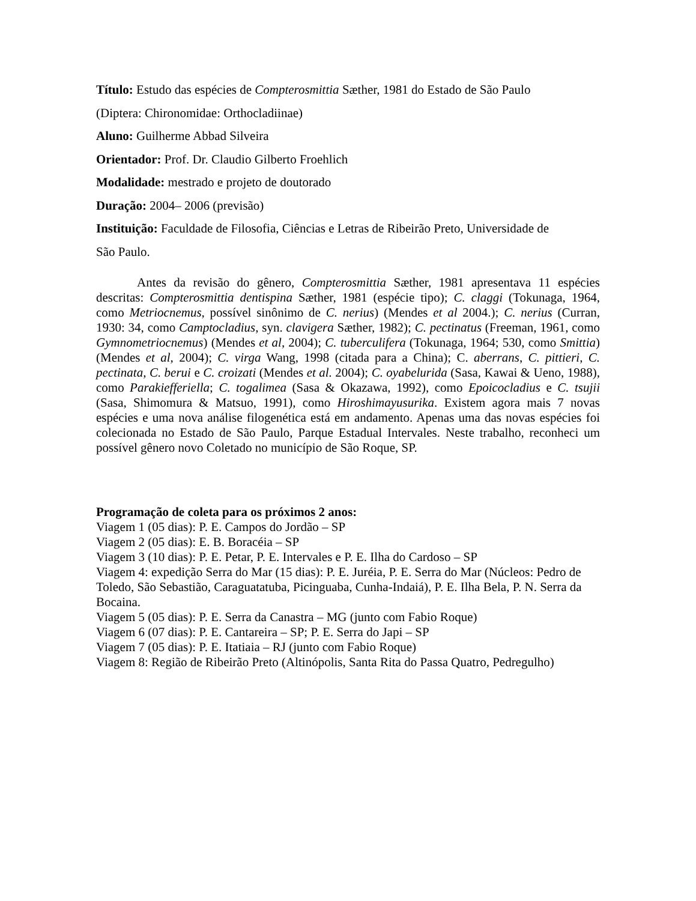Título: Estudo das espécies de Compterosmittia Sæther, 1981 do Estado de São Paulo
(Diptera: Chironomidae: Orthocladiinae)
Aluno: Guilherme Abbad Silveira
Orientador: Prof. Dr. Claudio Gilberto Froehlich
Modalidade: mestrado e projeto de doutorado
Duração: 2004– 2006 (previsão)
Instituição: Faculdade de Filosofia, Ciências e Letras de Ribeirão Preto, Universidade de
São Paulo.
Antes da revisão do gênero, Compterosmittia Sæther, 1981 apresentava 11 espécies descritas: Compterosmittia dentispina Sæther, 1981 (espécie tipo); C. claggi (Tokunaga, 1964, como Metriocnemus, possível sinônimo de C. nerius) (Mendes et al 2004.); C. nerius (Curran, 1930: 34, como Camptocladius, syn. clavigera Sæther, 1982); C. pectinatus (Freeman, 1961, como Gymnometriocnemus) (Mendes et al, 2004); C. tuberculifera (Tokunaga, 1964; 530, como Smittia) (Mendes et al, 2004); C. virga Wang, 1998 (citada para a China); C. aberrans, C. pittieri, C. pectinata, C. berui e C. croizati (Mendes et al. 2004); C. oyabelurida (Sasa, Kawai & Ueno, 1988), como Parakiefferiella; C. togalimea (Sasa & Okazawa, 1992), como Epoicocladius e C. tsujii (Sasa, Shimomura & Matsuo, 1991), como Hiroshimayusurika. Existem agora mais 7 novas espécies e uma nova análise filogenética está em andamento. Apenas uma das novas espécies foi colecionada no Estado de São Paulo, Parque Estadual Intervales. Neste trabalho, reconheci um possível gênero novo Coletado no município de São Roque, SP.
Programação de coleta para os próximos 2 anos:
Viagem 1 (05 dias): P. E. Campos do Jordão – SP
Viagem 2 (05 dias): E. B. Boracéia – SP
Viagem 3 (10 dias): P. E. Petar, P. E. Intervales e P. E. Ilha do Cardoso – SP
Viagem 4: expedição Serra do Mar (15 dias): P. E. Juréia, P. E. Serra do Mar (Núcleos: Pedro de Toledo, São Sebastião, Caraguatatuba, Picinguaba, Cunha-Indaiá), P. E. Ilha Bela, P. N. Serra da Bocaina.
Viagem 5 (05 dias): P. E. Serra da Canastra – MG (junto com Fabio Roque)
Viagem 6 (07 dias): P. E. Cantareira – SP; P. E. Serra do Japi – SP
Viagem 7 (05 dias): P. E. Itatiaia – RJ (junto com Fabio Roque)
Viagem 8: Região de Ribeirão Preto (Altinópolis, Santa Rita do Passa Quatro, Pedregulho)